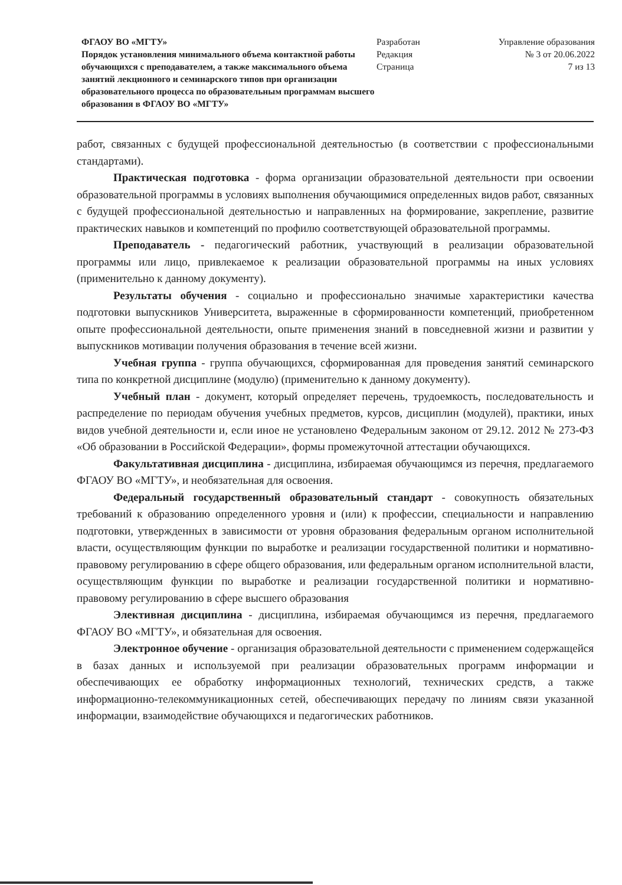ФГАОУ ВО «МГТУ»
Порядок установления минимального объема контактной работы обучающихся с преподавателем, а также максимального объема занятий лекционного и семинарского типов при организации образовательного процесса по образовательным программам высшего образования в ФГАОУ ВО «МГТУ»
Разработан
Редакция
Страница
Управление образования
№ 3 от 20.06.2022
7 из 13
работ, связанных с будущей профессиональной деятельностью (в соответствии с профессиональными стандартами).
Практическая подготовка - форма организации образовательной деятельности при освоении образовательной программы в условиях выполнения обучающимися определенных видов работ, связанных с будущей профессиональной деятельностью и направленных на формирование, закрепление, развитие практических навыков и компетенций по профилю соответствующей образовательной программы.
Преподаватель - педагогический работник, участвующий в реализации образовательной программы или лицо, привлекаемое к реализации образовательной программы на иных условиях (применительно к данному документу).
Результаты обучения - социально и профессионально значимые характеристики качества подготовки выпускников Университета, выраженные в сформированности компетенций, приобретенном опыте профессиональной деятельности, опыте применения знаний в повседневной жизни и развитии у выпускников мотивации получения образования в течение всей жизни.
Учебная группа - группа обучающихся, сформированная для проведения занятий семинарского типа по конкретной дисциплине (модулю) (применительно к данному документу).
Учебный план - документ, который определяет перечень, трудоемкость, последовательность и распределение по периодам обучения учебных предметов, курсов, дисциплин (модулей), практики, иных видов учебной деятельности и, если иное не установлено Федеральным законом от 29.12. 2012 № 273-ФЗ «Об образовании в Российской Федерации», формы промежуточной аттестации обучающихся.
Факультативная дисциплина - дисциплина, избираемая обучающимся из перечня, предлагаемого ФГАОУ ВО «МГТУ», и необязательная для освоения.
Федеральный государственный образовательный стандарт - совокупность обязательных требований к образованию определенного уровня и (или) к профессии, специальности и направлению подготовки, утвержденных в зависимости от уровня образования федеральным органом исполнительной власти, осуществляющим функции по выработке и реализации государственной политики и нормативно-правовому регулированию в сфере общего образования, или федеральным органом исполнительной власти, осуществляющим функции по выработке и реализации государственной политики и нормативно-правовому регулированию в сфере высшего образования
Элективная дисциплина - дисциплина, избираемая обучающимся из перечня, предлагаемого ФГАОУ ВО «МГТУ», и обязательная для освоения.
Электронное обучение - организация образовательной деятельности с применением содержащейся в базах данных и используемой при реализации образовательных программ информации и обеспечивающих ее обработку информационных технологий, технических средств, а также информационно-телекоммуникационных сетей, обеспечивающих передачу по линиям связи указанной информации, взаимодействие обучающихся и педагогических работников.